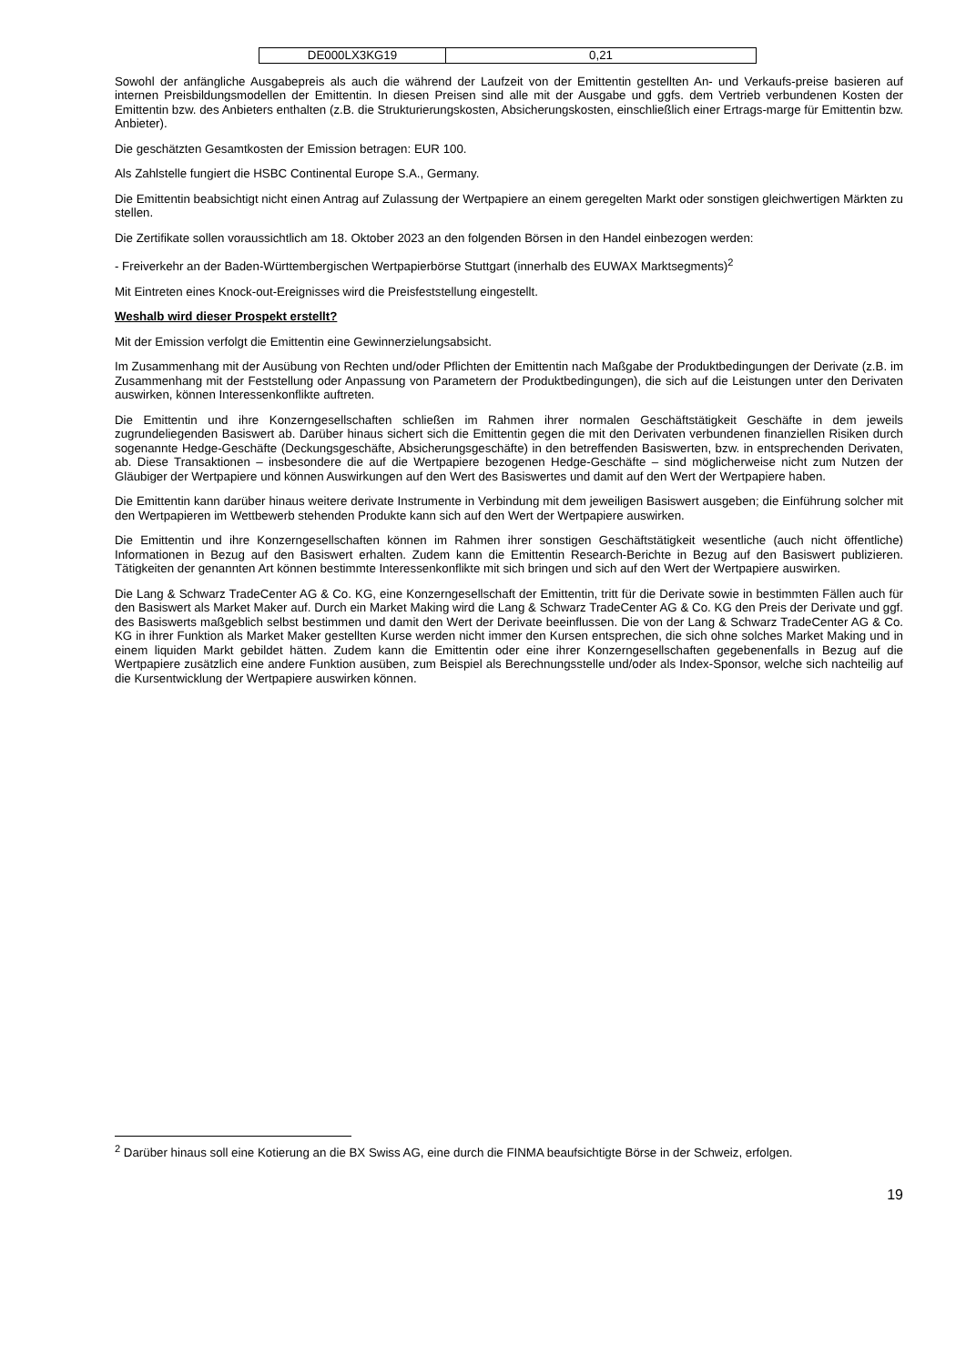| DE000LX3KG19 | 0,21 |
Sowohl der anfängliche Ausgabepreis als auch die während der Laufzeit von der Emittentin gestellten An- und Verkaufs-preise basieren auf internen Preisbildungsmodellen der Emittentin. In diesen Preisen sind alle mit der Ausgabe und ggfs. dem Vertrieb verbundenen Kosten der Emittentin bzw. des Anbieters enthalten (z.B. die Strukturierungskosten, Absicherungskosten, einschließlich einer Ertrags-marge für Emittentin bzw. Anbieter).
Die geschätzten Gesamtkosten der Emission betragen: EUR 100.
Als Zahlstelle fungiert die HSBC Continental Europe S.A., Germany.
Die Emittentin beabsichtigt nicht einen Antrag auf Zulassung der Wertpapiere an einem geregelten Markt oder sonstigen gleichwertigen Märkten zu stellen.
Die Zertifikate sollen voraussichtlich am 18. Oktober 2023 an den folgenden Börsen in den Handel einbezogen werden:
- Freiverkehr an der Baden-Württembergischen Wertpapierbörse Stuttgart (innerhalb des EUWAX Marktsegments)<sup>2</sup>
Mit Eintreten eines Knock-out-Ereignisses wird die Preisfeststellung eingestellt.
Weshalb wird dieser Prospekt erstellt?
Mit der Emission verfolgt die Emittentin eine Gewinnerzielungsabsicht.
Im Zusammenhang mit der Ausübung von Rechten und/oder Pflichten der Emittentin nach Maßgabe der Produktbedingungen der Derivate (z.B. im Zusammenhang mit der Feststellung oder Anpassung von Parametern der Produktbedingungen), die sich auf die Leistungen unter den Derivaten auswirken, können Interessenkonflikte auftreten.
Die Emittentin und ihre Konzerngesellschaften schließen im Rahmen ihrer normalen Geschäftstätigkeit Geschäfte in dem jeweils zugrundeliegenden Basiswert ab. Darüber hinaus sichert sich die Emittentin gegen die mit den Derivaten verbundenen finanziellen Risiken durch sogenannte Hedge-Geschäfte (Deckungsgeschäfte, Absicherungsgeschäfte) in den betreffenden Basiswerten, bzw. in entsprechenden Derivaten, ab. Diese Transaktionen – insbesondere die auf die Wertpapiere bezogenen Hedge-Geschäfte – sind möglicherweise nicht zum Nutzen der Gläubiger der Wertpapiere und können Auswirkungen auf den Wert des Basiswertes und damit auf den Wert der Wertpapiere haben.
Die Emittentin kann darüber hinaus weitere derivate Instrumente in Verbindung mit dem jeweiligen Basiswert ausgeben; die Einführung solcher mit den Wertpapieren im Wettbewerb stehenden Produkte kann sich auf den Wert der Wertpapiere auswirken.
Die Emittentin und ihre Konzerngesellschaften können im Rahmen ihrer sonstigen Geschäftstätigkeit wesentliche (auch nicht öffentliche) Informationen in Bezug auf den Basiswert erhalten. Zudem kann die Emittentin Research-Berichte in Bezug auf den Basiswert publizieren. Tätigkeiten der genannten Art können bestimmte Interessenkonflikte mit sich bringen und sich auf den Wert der Wertpapiere auswirken.
Die Lang & Schwarz TradeCenter AG & Co. KG, eine Konzerngesellschaft der Emittentin, tritt für die Derivate sowie in bestimmten Fällen auch für den Basiswert als Market Maker auf. Durch ein Market Making wird die Lang & Schwarz TradeCenter AG & Co. KG den Preis der Derivate und ggf. des Basiswerts maßgeblich selbst bestimmen und damit den Wert der Derivate beeinflussen. Die von der Lang & Schwarz TradeCenter AG & Co. KG in ihrer Funktion als Market Maker gestellten Kurse werden nicht immer den Kursen entsprechen, die sich ohne solches Market Making und in einem liquiden Markt gebildet hätten. Zudem kann die Emittentin oder eine ihrer Konzerngesellschaften gegebenenfalls in Bezug auf die Wertpapiere zusätzlich eine andere Funktion ausüben, zum Beispiel als Berechnungsstelle und/oder als Index-Sponsor, welche sich nachteilig auf die Kursentwicklung der Wertpapiere auswirken können.
<sup>2</sup> Darüber hinaus soll eine Kotierung an die BX Swiss AG, eine durch die FINMA beaufsichtigte Börse in der Schweiz, erfolgen.
19